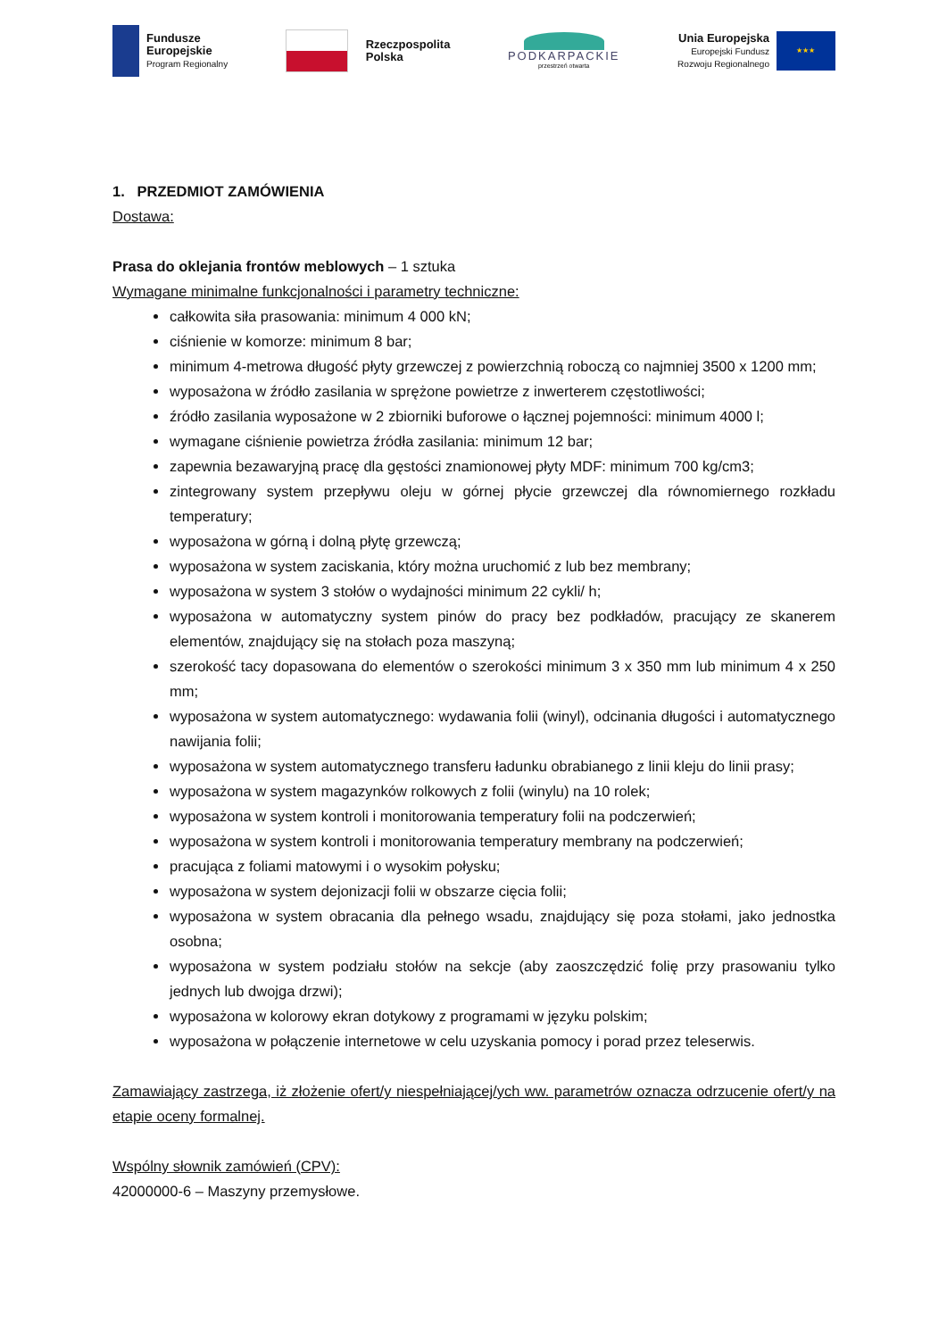Fundusze
Europejskie
Program Regionalny
Rzeczpospolita
Polska
PODKARPACKIE
przestrzeń otwarta
Unia Europejska
Europejski Fundusz
Rozwoju Regionalnego
★★★
1. PRZEDMIOT ZAMÓWIENIA
Dostawa:
Prasa do oklejania frontów meblowych – 1 sztuka
Wymagane minimalne funkcjonalności i parametry techniczne:
całkowita siła prasowania: minimum 4 000 kN;
ciśnienie w komorze: minimum 8 bar;
minimum 4-metrowa długość płyty grzewczej z powierzchnią roboczą co najmniej 3500 x 1200 mm;
wyposażona w źródło zasilania w sprężone powietrze z inwerterem częstotliwości;
źródło zasilania wyposażone w 2 zbiorniki buforowe o łącznej pojemności: minimum 4000 l;
wymagane ciśnienie powietrza źródła zasilania: minimum 12 bar;
zapewnia bezawaryjną pracę dla gęstości znamionowej płyty MDF: minimum 700 kg/cm3;
zintegrowany system przepływu oleju w górnej płycie grzewczej dla równomiernego rozkładu temperatury;
wyposażona w górną i dolną płytę grzewczą;
wyposażona w system zaciskania, który można uruchomić z lub bez membrany;
wyposażona w system 3 stołów o wydajności minimum 22 cykli/ h;
wyposażona w automatyczny system pinów do pracy bez podkładów, pracujący ze skanerem elementów, znajdujący się na stołach poza maszyną;
szerokość tacy dopasowana do elementów o szerokości minimum 3 x 350 mm lub minimum 4 x 250 mm;
wyposażona w system automatycznego: wydawania folii (winyl), odcinania długości i automatycznego nawijania folii;
wyposażona w system automatycznego transferu ładunku obrabianego z linii kleju do linii prasy;
wyposażona w system magazynków rolkowych z folii (winylu) na 10 rolek;
wyposażona w system kontroli i monitorowania temperatury folii na podczerwień;
wyposażona w system kontroli i monitorowania temperatury membrany na podczerwień;
pracująca z foliami matowymi i o wysokim połysku;
wyposażona w system dejonizacji folii w obszarze cięcia folii;
wyposażona w system obracania dla pełnego wsadu, znajdujący się poza stołami, jako jednostka osobna;
wyposażona w system podziału stołów na sekcje (aby zaoszczędzić folię przy prasowaniu tylko jednych lub dwojga drzwi);
wyposażona w kolorowy ekran dotykowy z programami w języku polskim;
wyposażona w połączenie internetowe w celu uzyskania pomocy i porad przez teleserwis.
Zamawiający zastrzega, iż złożenie ofert/y niespełniającej/ych ww. parametrów oznacza odrzucenie ofert/y na etapie oceny formalnej.
Wspólny słownik zamówień (CPV):
42000000-6 – Maszyny przemysłowe.